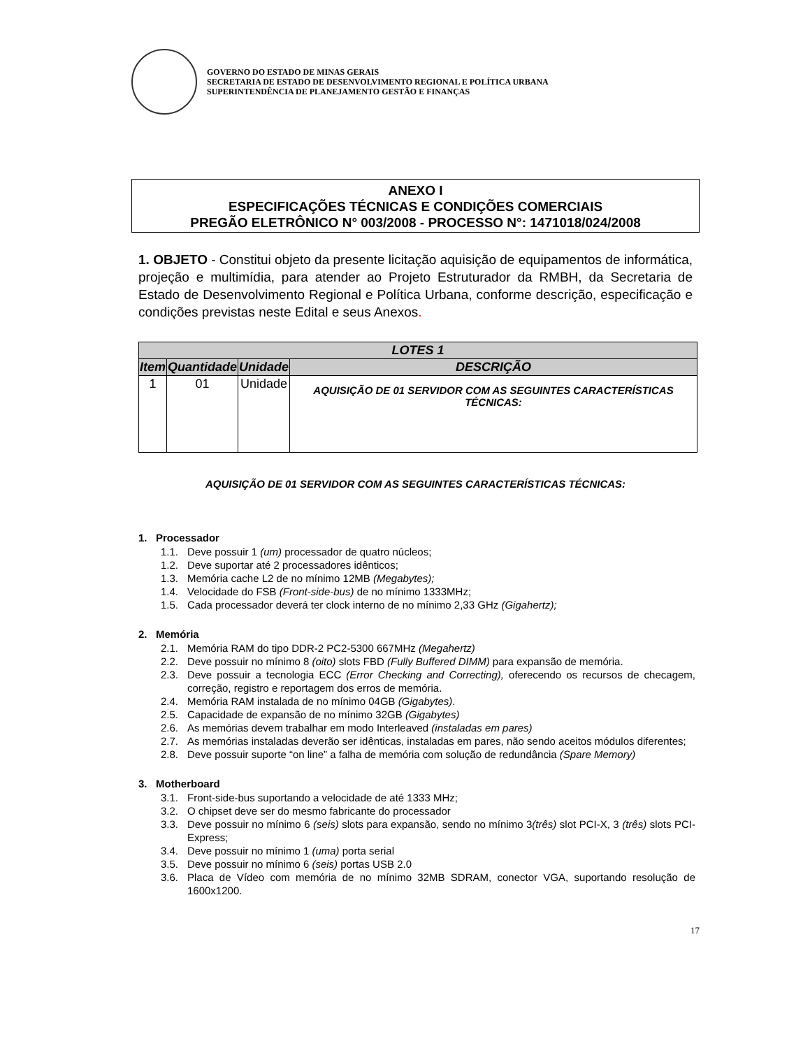GOVERNO DO ESTADO DE MINAS GERAIS
SECRETARIA DE ESTADO DE DESENVOLVIMENTO REGIONAL E POLÍTICA URBANA
SUPERINTENDÊNCIA DE PLANEJAMENTO GESTÃO E FINANÇAS
ANEXO I
ESPECIFICAÇÕES TÉCNICAS E CONDIÇÕES COMERCIAIS
PREGÃO ELETRÔNICO N° 003/2008 - PROCESSO N°: 1471018/024/2008
1. OBJETO - Constitui objeto da presente licitação aquisição de equipamentos de informática, projeção e multimídia, para atender ao Projeto Estruturador da RMBH, da Secretaria de Estado de Desenvolvimento Regional e Política Urbana, conforme descrição, especificação e condições previstas neste Edital e seus Anexos.
| LOTES 1 | | | |
| --- | --- | --- | --- |
| Item | Quantidade | Unidade | DESCRIÇÃO |
| 1 | 01 | Unidade | AQUISIÇÃO DE 01 SERVIDOR COM AS SEGUINTES CARACTERÍSTICAS TÉCNICAS: |
AQUISIÇÃO DE 01 SERVIDOR COM AS SEGUINTES CARACTERÍSTICAS TÉCNICAS:
1. Processador
1.1. Deve possuir 1 (um) processador de quatro núcleos;
1.2. Deve suportar até 2 processadores idênticos;
1.3. Memória cache L2 de no mínimo 12MB (Megabytes);
1.4. Velocidade do FSB (Front-side-bus) de no mínimo 1333MHz;
1.5. Cada processador deverá ter clock interno de no mínimo 2,33 GHz (Gigahertz);
2. Memória
2.1. Memória RAM do tipo DDR-2 PC2-5300 667MHz (Megahertz)
2.2. Deve possuir no mínimo 8 (oito) slots FBD (Fully Buffered DIMM) para expansão de memória.
2.3. Deve possuir a tecnologia ECC (Error Checking and Correcting), oferecendo os recursos de checagem, correção, registro e reportagem dos erros de memória.
2.4. Memória RAM instalada de no mínimo 04GB (Gigabytes).
2.5. Capacidade de expansão de no mínimo 32GB (Gigabytes)
2.6. As memórias devem trabalhar em modo Interleaved (instaladas em pares)
2.7. As memórias instaladas deverão ser idênticas, instaladas em pares, não sendo aceitos módulos diferentes;
2.8. Deve possuir suporte “on line” a falha de memória com solução de redundância (Spare Memory)
3. Motherboard
3.1. Front-side-bus suportando a velocidade de até 1333 MHz;
3.2. O chipset deve ser do mesmo fabricante do processador
3.3. Deve possuir no mínimo 6 (seis) slots para expansão, sendo no mínimo 3(três) slot PCI-X, 3 (três) slots PCI-Express;
3.4. Deve possuir no mínimo 1 (uma) porta serial
3.5. Deve possuir no mínimo 6 (seis) portas USB 2.0
3.6. Placa de Vídeo com memória de no mínimo 32MB SDRAM, conector VGA, suportando resolução de 1600x1200.
17